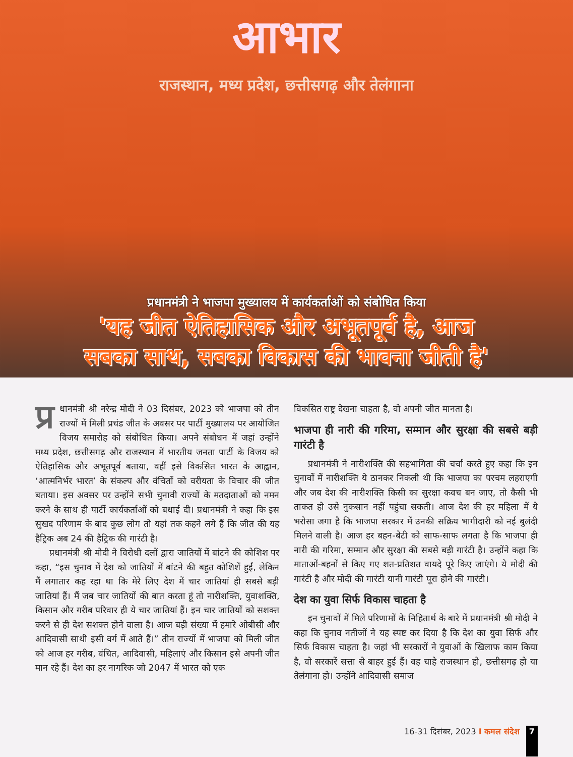आभार
राजस्थान, मध्य प्रदेश, छत्तीसगढ़ और तेलंगाना
प्रधानमंत्री ने भाजपा मुख्यालय में कार्यकर्ताओं को संबोधित किया
'यह जीत ऐतिहासिक और अभूतपूर्व है, आज
सबका साथ, सबका विकास की भावना जीती है'
प्र धानमंत्री श्री नरेन्द्र मोदी ने 03 दिसंबर, 2023 को भाजपा को तीन राज्यों में मिली प्रचंड जीत के अवसर पर पार्टी मुख्यालय पर आयोजित विजय समारोह को संबोधित किया। अपने संबोधन में जहां उन्होंने मध्य प्रदेश, छत्तीसगढ़ और राजस्थान में भारतीय जनता पार्टी के विजय को ऐतिहासिक और अभूतपूर्व बताया, वहीं इसे विकसित भारत के आह्वान, ‘आत्मनिर्भर भारत’ के संकल्प और वंचितों को वरीयता के विचार की जीत बताया। इस अवसर पर उन्होंने सभी चुनावी राज्यों के मतदाताओं को नमन करने के साथ ही पार्टी कार्यकर्ताओं को बधाई दी। प्रधानमंत्री ने कहा कि इस सुखद परिणाम के बाद कुछ लोग तो यहां तक कहने लगे हैं कि जीत की यह हैट्रिक अब 24 की हैट्रिक की गारंटी है।
प्रधानमंत्री श्री मोदी ने विरोधी दलों द्वारा जातियों में बांटने की कोशिश पर कहा, “इस चुनाव में देश को जातियों में बांटने की बहुत कोशिशें हुईं, लेकिन मैं लगातार कह रहा था कि मेरे लिए देश में चार जातियां ही सबसे बड़ी जातियां हैं। मैं जब चार जातियों की बात करता हूं तो नारीशक्ति, युवाशक्ति, किसान और गरीब परिवार ही ये चार जातियां हैं। इन चार जातियों को सशक्त करने से ही देश सशक्त होने वाला है। आज बड़ी संख्या में हमारे ओबीसी और आदिवासी साथी इसी वर्ग में आते हैं।” तीन राज्यों में भाजपा को मिली जीत को आज हर गरीब, वंचित, आदिवासी, महिलाएं और किसान इसे अपनी जीत मान रहे हैं। देश का हर नागरिक जो 2047 में भारत को एक
विकसित राष्ट्र देखना चाहता है, वो अपनी जीत मानता है।
भाजपा ही नारी की गरिमा, सम्मान और सुरक्षा की सबसे बड़ी गारंटी है
प्रधानमंत्री ने नारीशक्ति की सहभागिता की चर्चा करते हुए कहा कि इन चुनावों में नारीशक्ति ये ठानकर निकली थी कि भाजपा का परचम लहराएगी और जब देश की नारीशक्ति किसी का सुरक्षा कवच बन जाए, तो कैसी भी ताकत हो उसे नुकसान नहीं पहुंचा सकती। आज देश की हर महिला में ये भरोसा जगा है कि भाजपा सरकार में उनकी सक्रिय भागीदारी को नई बुलंदी मिलने वाली है। आज हर बहन-बेटी को साफ-साफ लगता है कि भाजपा ही नारी की गरिमा, सम्मान और सुरक्षा की सबसे बड़ी गारंटी है। उन्होंने कहा कि माताओं-बहनों से किए गए शत-प्रतिशत वायदे पूरे किए जाएंगे। ये मोदी की गारंटी है और मोदी की गारंटी यानी गारंटी पूरा होने की गारंटी।
देश का युवा सिर्फ विकास चाहता है
इन चुनावों में मिले परिणामों के निहितार्थ के बारे में प्रधानमंत्री श्री मोदी ने कहा कि चुनाव नतीजों ने यह स्पष्ट कर दिया है कि देश का युवा सिर्फ और सिर्फ विकास चाहता है। जहां भी सरकारों ने युवाओं के खिलाफ काम किया है, वो सरकारें सत्ता से बाहर हुई हैं। वह चाहे राजस्थान हो, छत्तीसगढ़ हो या तेलंगाना हो। उन्होंने आदिवासी समाज
16-31 दिसंबर, 2023 I कमल संदेश 7